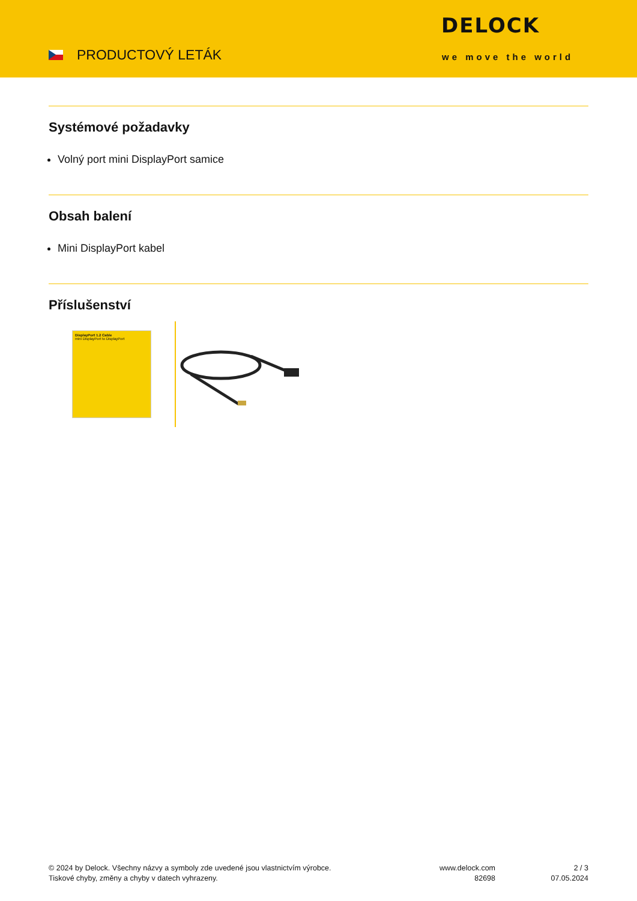PRODUCTOVÝ LETÁK
DELOCK
we move the world
Systémové požadavky
Volný port mini DisplayPort samice
Obsah balení
Mini DisplayPort kabel
Příslušenství
DisplayPort 1.2 Cable
mini DisplayPort to DisplayPort
© 2024 by Delock. Všechny názvy a symboly zde uvedené jsou vlastnictvím výrobce.
Tiskové chyby, změny a chyby v datech vyhrazeny.
www.delock.com
82698
2 / 3
07.05.2024